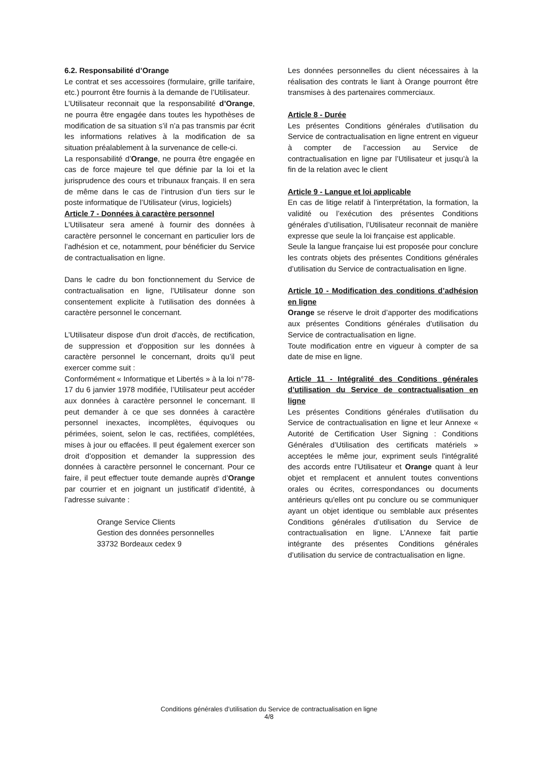6.2. Responsabilité d’Orange
Le contrat et ses accessoires (formulaire, grille tarifaire, etc.) pourront être fournis à la demande de l’Utilisateur.
L’Utilisateur reconnait que la responsabilité d’Orange, ne pourra être engagée dans toutes les hypothèses de modification de sa situation s’il n’a pas transmis par écrit les informations relatives à la modification de sa situation préalablement à la survenance de celle-ci.
La responsabilité d’Orange, ne pourra être engagée en cas de force majeure tel que définie par la loi et la jurisprudence des cours et tribunaux français. Il en sera de même dans le cas de l’intrusion d’un tiers sur le poste informatique de l’Utilisateur (virus, logiciels)
Article 7 - Données à caractère personnel
L’Utilisateur sera amené à fournir des données à caractère personnel le concernant en particulier lors de l’adhésion et ce, notamment, pour bénéficier du Service de contractualisation en ligne.
Dans le cadre du bon fonctionnement du Service de contractualisation en ligne, l’Utilisateur donne son consentement explicite à l'utilisation des données à caractère personnel le concernant.
L’Utilisateur dispose d'un droit d'accès, de rectification, de suppression et d'opposition sur les données à caractère personnel le concernant, droits qu’il peut exercer comme suit :
Conformément « Informatique et Libertés » à la loi n°78-17 du 6 janvier 1978 modifiée, l’Utilisateur peut accéder aux données à caractère personnel le concernant. Il peut demander à ce que ses données à caractère personnel inexactes, incomplètes, équivoques ou périmées, soient, selon le cas, rectifiées, complétées, mises à jour ou effacées. Il peut également exercer son droit d’opposition et demander la suppression des données à caractère personnel le concernant. Pour ce faire, il peut effectuer toute demande auprès d’Orange par courrier et en joignant un justificatif d’identité, à l’adresse suivante :
Orange Service Clients
Gestion des données personnelles
33732 Bordeaux cedex 9
Les données personnelles du client nécessaires à la réalisation des contrats le liant à Orange pourront être transmises à des partenaires commerciaux.
Article 8 - Durée
Les présentes Conditions générales d’utilisation du Service de contractualisation en ligne entrent en vigueur à compter de l’accession au Service de contractualisation en ligne par l’Utilisateur et jusqu’à la fin de la relation avec le client
Article 9 - Langue et loi applicable
En cas de litige relatif à l’interprétation, la formation, la validité ou l’exécution des présentes Conditions générales d’utilisation, l’Utilisateur reconnait de manière expresse que seule la loi française est applicable.
Seule la langue française lui est proposée pour conclure les contrats objets des présentes Conditions générales d’utilisation du Service de contractualisation en ligne.
Article 10 - Modification des conditions d’adhésion en ligne
Orange se réserve le droit d’apporter des modifications aux présentes Conditions générales d’utilisation du Service de contractualisation en ligne.
Toute modification entre en vigueur à compter de sa date de mise en ligne.
Article 11 - Intégralité des Conditions générales d’utilisation du Service de contractualisation en ligne
Les présentes Conditions générales d’utilisation du Service de contractualisation en ligne et leur Annexe « Autorité de Certification User Signing : Conditions Générales d’Utilisation des certificats matériels » acceptées le même jour, expriment seuls l'intégralité des accords entre l’Utilisateur et Orange quant à leur objet et remplacent et annulent toutes conventions orales ou écrites, correspondances ou documents antérieurs qu'elles ont pu conclure ou se communiquer ayant un objet identique ou semblable aux présentes Conditions générales d’utilisation du Service de contractualisation en ligne. L’Annexe fait partie intégrante des présentes Conditions générales d’utilisation du service de contractualisation en ligne.
Conditions générales d’utilisation du Service de contractualisation en ligne
4/8